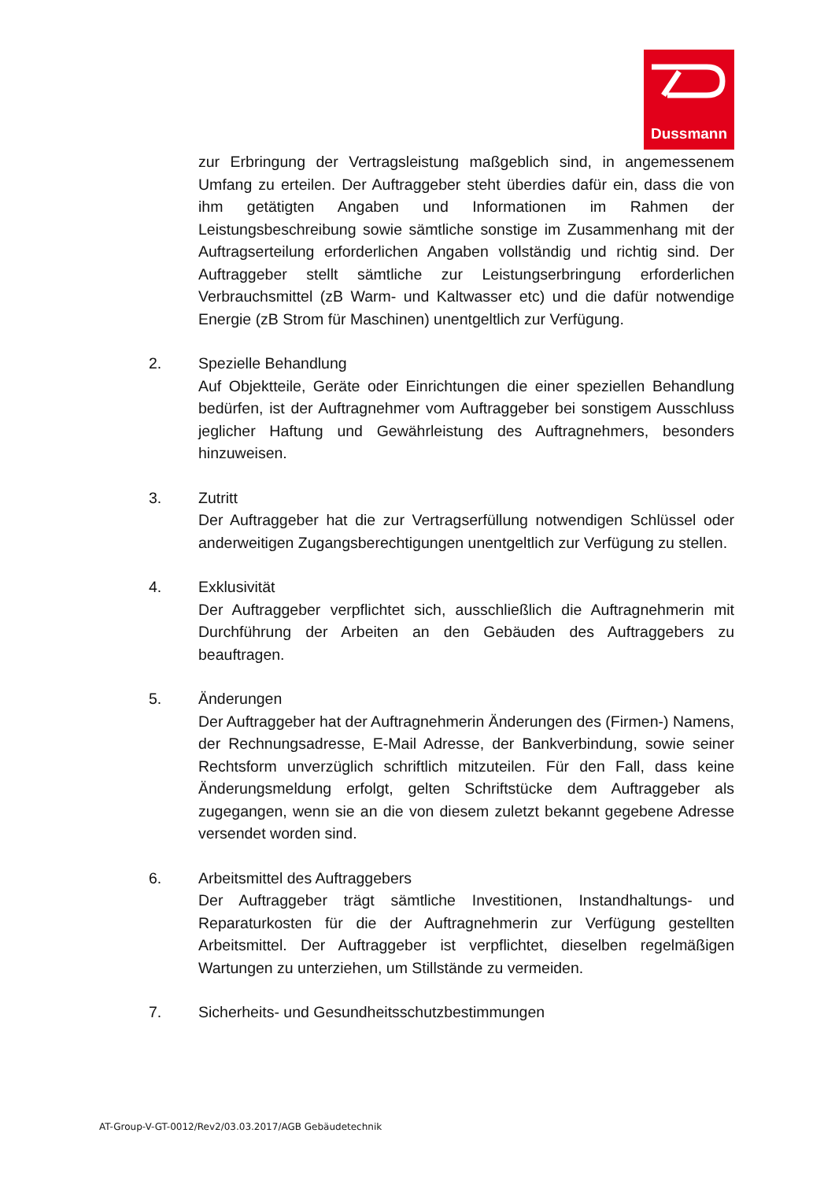Dussmann
zur Erbringung der Vertragsleistung maßgeblich sind, in angemessenem Umfang zu erteilen. Der Auftraggeber steht überdies dafür ein, dass die von ihm getätigten Angaben und Informationen im Rahmen der Leistungsbeschreibung sowie sämtliche sonstige im Zusammenhang mit der Auftragserteilung erforderlichen Angaben vollständig und richtig sind. Der Auftraggeber stellt sämtliche zur Leistungserbringung erforderlichen Verbrauchsmittel (zB Warm- und Kaltwasser etc) und die dafür notwendige Energie (zB Strom für Maschinen) unentgeltlich zur Verfügung.
2. Spezielle Behandlung
Auf Objektteile, Geräte oder Einrichtungen die einer speziellen Behandlung bedürfen, ist der Auftragnehmer vom Auftraggeber bei sonstigem Ausschluss jeglicher Haftung und Gewährleistung des Auftragnehmers, besonders hinzuweisen.
3. Zutritt
Der Auftraggeber hat die zur Vertragserfüllung notwendigen Schlüssel oder anderweitigen Zugangsberechtigungen unentgeltlich zur Verfügung zu stellen.
4. Exklusivität
Der Auftraggeber verpflichtet sich, ausschließlich die Auftragnehmerin mit Durchführung der Arbeiten an den Gebäuden des Auftraggebers zu beauftragen.
5. Änderungen
Der Auftraggeber hat der Auftragnehmerin Änderungen des (Firmen-) Namens, der Rechnungsadresse, E-Mail Adresse, der Bankverbindung, sowie seiner Rechtsform unverzüglich schriftlich mitzuteilen. Für den Fall, dass keine Änderungsmeldung erfolgt, gelten Schriftstücke dem Auftraggeber als zugegangen, wenn sie an die von diesem zuletzt bekannt gegebene Adresse versendet worden sind.
6. Arbeitsmittel des Auftraggebers
Der Auftraggeber trägt sämtliche Investitionen, Instandhaltungs- und Reparaturkosten für die der Auftragnehmerin zur Verfügung gestellten Arbeitsmittel. Der Auftraggeber ist verpflichtet, dieselben regelmäßigen Wartungen zu unterziehen, um Stillstände zu vermeiden.
7. Sicherheits- und Gesundheitsschutzbestimmungen
AT-Group-V-GT-0012/Rev2/03.03.2017/AGB Gebäudetechnik